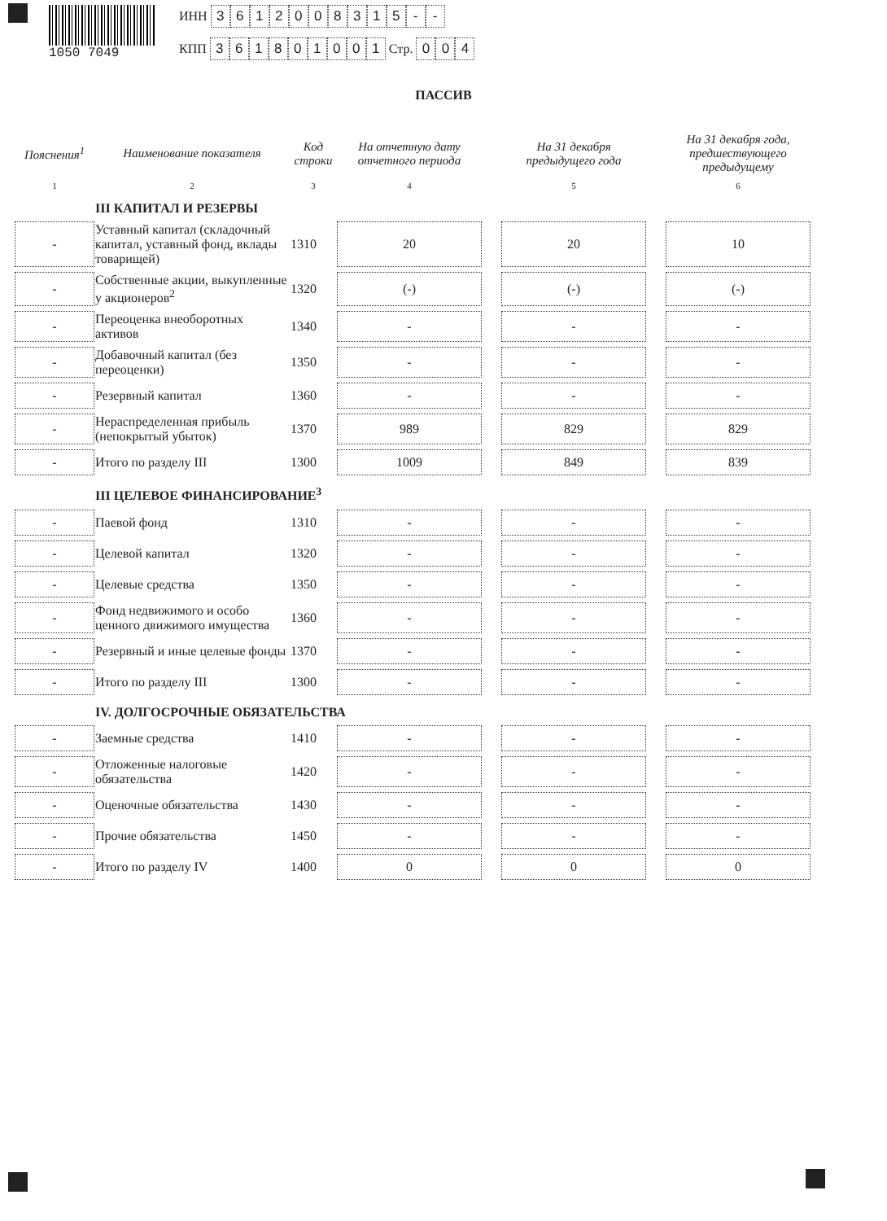1050 7049 ИНН 3612008315 - -
КПП 361801001 Стр. 0 0 4
ПАССИВ
| Пояснения<sup>1</sup> | Наименование показателя | Код строки | На отчетную дату отчетного периода | | На 31 декабря предыдущего года | | На 31 декабря года, предшествующего предыдущему |
| --- | --- | --- | --- | --- | --- | --- | --- |
| 1 | 2 | 3 | 4 | | 5 | | 6 |
| | III КАПИТАЛ И РЕЗЕРВЫ | | | | | | |
| - | Уставный капитал (складочный капитал, уставный фонд, вклады товарищей) | 1310 | 20 | | 20 | | 10 |
| - | Собственные акции, выкупленные у акционеров<sup>2</sup> | 1320 | (-) | | (-) | | (-) |
| - | Переоценка внеоборотных активов | 1340 | - | | - | | - |
| - | Добавочный капитал (без переоценки) | 1350 | - | | - | | - |
| - | Резервный капитал | 1360 | - | | - | | - |
| - | Нераспределенная прибыль (непокрытый убыток) | 1370 | 989 | | 829 | | 829 |
| - | Итого по разделу III | 1300 | 1009 | | 849 | | 839 |
| | III ЦЕЛЕВОЕ ФИНАНСИРОВАНИЕ<sup>3</sup> | | | | | | |
| - | Паевой фонд | 1310 | - | | - | | - |
| - | Целевой капитал | 1320 | - | | - | | - |
| - | Целевые средства | 1350 | - | | - | | - |
| - | Фонд недвижимого и особо ценного движимого имущества | 1360 | - | | - | | - |
| - | Резервный и иные целевые фонды | 1370 | - | | - | | - |
| - | Итого по разделу III | 1300 | - | | - | | - |
| | IV. ДОЛГОСРОЧНЫЕ ОБЯЗАТЕЛЬСТВА | | | | | | |
| - | Заемные средства | 1410 | - | | - | | - |
| - | Отложенные налоговые обязательства | 1420 | - | | - | | - |
| - | Оценочные обязательства | 1430 | - | | - | | - |
| - | Прочие обязательства | 1450 | - | | - | | - |
| - | Итого по разделу IV | 1400 | 0 | | 0 | | 0 |